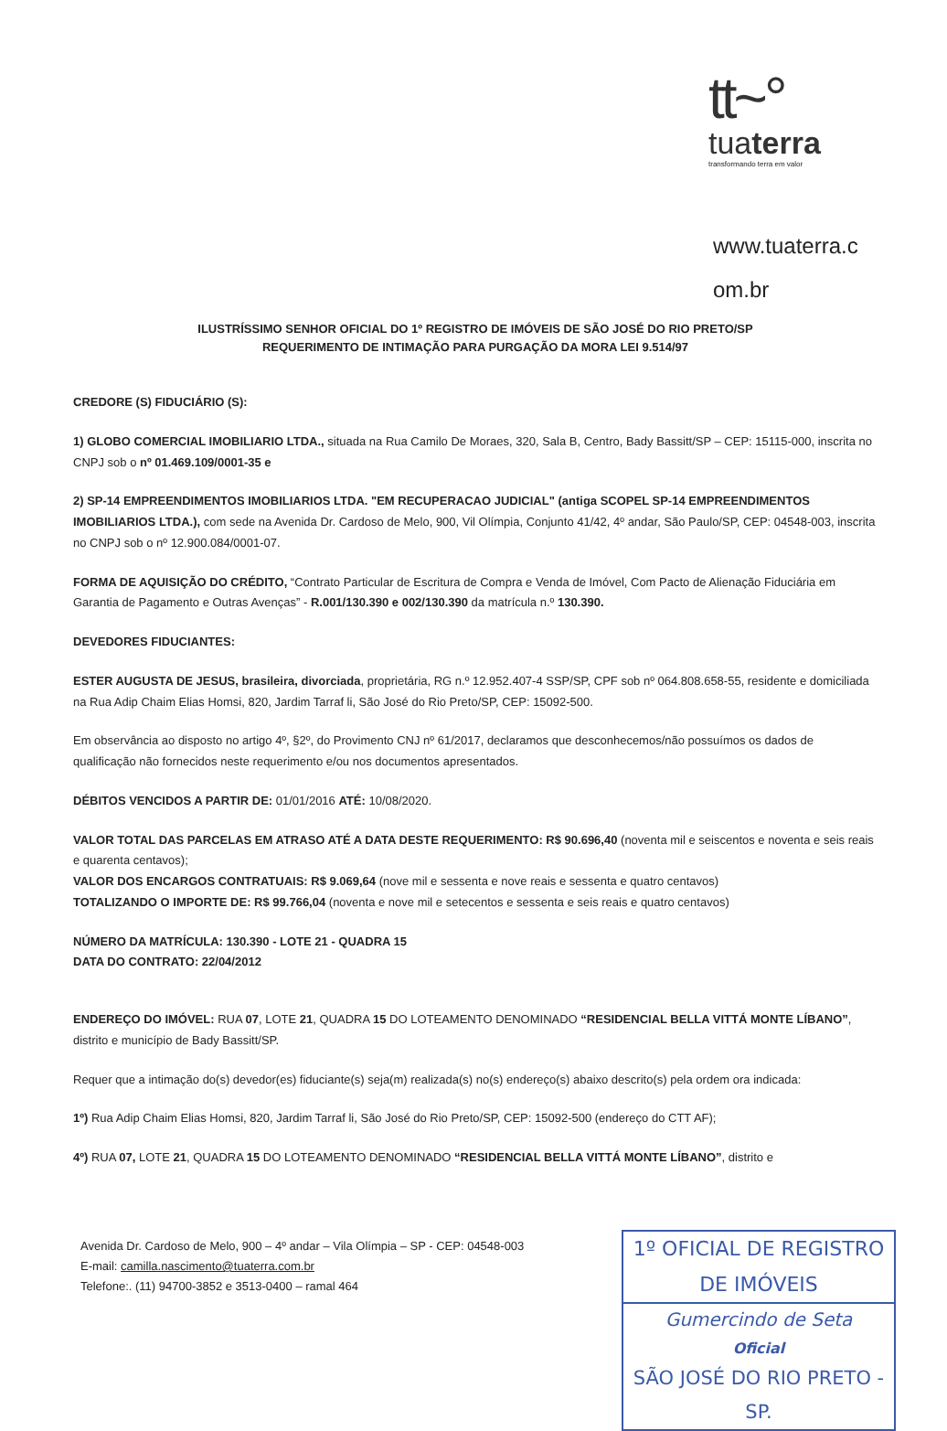tt~°
tuaterra
transformando terra em valor
www.tuaterra.c
om.br
ILUSTRÍSSIMO SENHOR OFICIAL DO 1º REGISTRO DE IMÓVEIS DE SÃO JOSÉ DO RIO PRETO/SP
REQUERIMENTO DE INTIMAÇÃO PARA PURGAÇÃO DA MORA LEI 9.514/97
CREDORE (S) FIDUCIÁRIO (S):
1) GLOBO COMERCIAL IMOBILIARIO LTDA., situada na Rua Camilo De Moraes, 320, Sala B, Centro, Bady Bassitt/SP – CEP: 15115-000, inscrita no CNPJ sob o nº 01.469.109/0001-35 e
2) SP-14 EMPREENDIMENTOS IMOBILIARIOS LTDA. "EM RECUPERACAO JUDICIAL" (antiga SCOPEL SP-14 EMPREENDIMENTOS IMOBILIARIOS LTDA.), com sede na Avenida Dr. Cardoso de Melo, 900, Vil Olímpia, Conjunto 41/42, 4º andar, São Paulo/SP, CEP: 04548-003, inscrita no CNPJ sob o nº 12.900.084/0001-07.
FORMA DE AQUISIÇÃO DO CRÉDITO, “Contrato Particular de Escritura de Compra e Venda de Imóvel, Com Pacto de Alienação Fiduciária em Garantia de Pagamento e Outras Avenças” - R.001/130.390 e 002/130.390 da matrícula n.º 130.390.
DEVEDORES FIDUCIANTES:
ESTER AUGUSTA DE JESUS, brasileira, divorciada, proprietária, RG n.º 12.952.407-4 SSP/SP, CPF sob nº 064.808.658-55, residente e domiciliada na Rua Adip Chaim Elias Homsi, 820, Jardim Tarraf li, São José do Rio Preto/SP, CEP: 15092-500.
Em observância ao disposto no artigo 4º, §2º, do Provimento CNJ nº 61/2017, declaramos que desconhecemos/não possuímos os dados de qualificação não fornecidos neste requerimento e/ou nos documentos apresentados.
DÉBITOS VENCIDOS A PARTIR DE: 01/01/2016 ATÉ: 10/08/2020.
VALOR TOTAL DAS PARCELAS EM ATRASO ATÉ A DATA DESTE REQUERIMENTO: R$ 90.696,40 (noventa mil e seiscentos e noventa e seis reais e quarenta centavos);
VALOR DOS ENCARGOS CONTRATUAIS: R$ 9.069,64 (nove mil e sessenta e nove reais e sessenta e quatro centavos)
TOTALIZANDO O IMPORTE DE: R$ 99.766,04 (noventa e nove mil e setecentos e sessenta e seis reais e quatro centavos)
NÚMERO DA MATRÍCULA: 130.390 - LOTE 21 - QUADRA 15
DATA DO CONTRATO: 22/04/2012
ENDEREÇO DO IMÓVEL: RUA 07, LOTE 21, QUADRA 15 DO LOTEAMENTO DENOMINADO “RESIDENCIAL BELLA VITTÁ MONTE LÍBANO”, distrito e município de Bady Bassitt/SP.
Requer que a intimação do(s) devedor(es) fiduciante(s) seja(m) realizada(s) no(s) endereço(s) abaixo descrito(s) pela ordem ora indicada:
1º) Rua Adip Chaim Elias Homsi, 820, Jardim Tarraf li, São José do Rio Preto/SP, CEP: 15092-500 (endereço do CTT AF);
4º) RUA 07, LOTE 21, QUADRA 15 DO LOTEAMENTO DENOMINADO “RESIDENCIAL BELLA VITTÁ MONTE LÍBANO”, distrito e
Avenida Dr. Cardoso de Melo, 900 – 4º andar – Vila Olímpia – SP - CEP: 04548-003
E-mail: camilla.nascimento@tuaterra.com.br
Telefone:. (11) 94700-3852 e 3513-0400 – ramal 464
1º OFICIAL DE REGISTRO DE IMÓVEIS
Gumercindo de Seta
Oficial
SÃO JOSÉ DO RIO PRETO - SP.